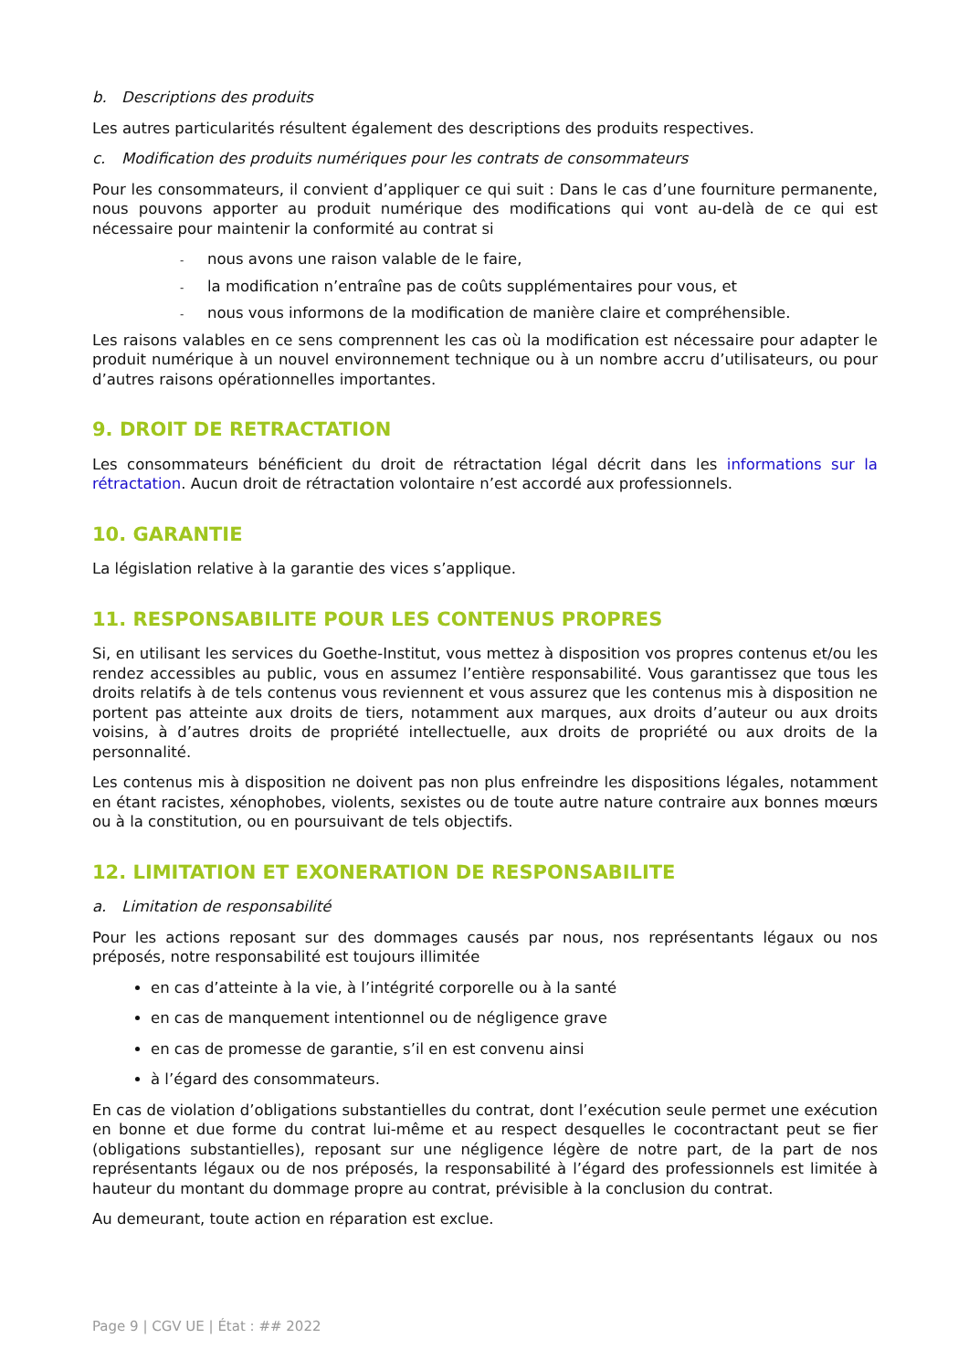b. Descriptions des produits
Les autres particularités résultent également des descriptions des produits respectives.
c. Modification des produits numériques pour les contrats de consommateurs
Pour les consommateurs, il convient d’appliquer ce qui suit : Dans le cas d’une fourniture permanente, nous pouvons apporter au produit numérique des modifications qui vont au-delà de ce qui est nécessaire pour maintenir la conformité au contrat si
- nous avons une raison valable de le faire,
- la modification n’entraîne pas de coûts supplémentaires pour vous, et
- nous vous informons de la modification de manière claire et compréhensible.
Les raisons valables en ce sens comprennent les cas où la modification est nécessaire pour adapter le produit numérique à un nouvel environnement technique ou à un nombre accru d’utilisateurs, ou pour d’autres raisons opérationnelles importantes.
9. DROIT DE RETRACTATION
Les consommateurs bénéficient du droit de rétractation légal décrit dans les informations sur la rétractation. Aucun droit de rétractation volontaire n’est accordé aux professionnels.
10. GARANTIE
La législation relative à la garantie des vices s’applique.
11. RESPONSABILITE POUR LES CONTENUS PROPRES
Si, en utilisant les services du Goethe-Institut, vous mettez à disposition vos propres contenus et/ou les rendez accessibles au public, vous en assumez l’entière responsabilité. Vous garantissez que tous les droits relatifs à de tels contenus vous reviennent et vous assurez que les contenus mis à disposition ne portent pas atteinte aux droits de tiers, notamment aux marques, aux droits d’auteur ou aux droits voisins, à d’autres droits de propriété intellectuelle, aux droits de propriété ou aux droits de la personnalité.
Les contenus mis à disposition ne doivent pas non plus enfreindre les dispositions légales, notamment en étant racistes, xénophobes, violents, sexistes ou de toute autre nature contraire aux bonnes mœurs ou à la constitution, ou en poursuivant de tels objectifs.
12. LIMITATION ET EXONERATION DE RESPONSABILITE
a. Limitation de responsabilité
Pour les actions reposant sur des dommages causés par nous, nos représentants légaux ou nos préposés, notre responsabilité est toujours illimitée
en cas d’atteinte à la vie, à l’intégrité corporelle ou à la santé
en cas de manquement intentionnel ou de négligence grave
en cas de promesse de garantie, s’il en est convenu ainsi
à l’égard des consommateurs.
En cas de violation d’obligations substantielles du contrat, dont l’exécution seule permet une exécution en bonne et due forme du contrat lui-même et au respect desquelles le cocontractant peut se fier (obligations substantielles), reposant sur une négligence légère de notre part, de la part de nos représentants légaux ou de nos préposés, la responsabilité à l’égard des professionnels est limitée à hauteur du montant du dommage propre au contrat, prévisible à la conclusion du contrat.
Au demeurant, toute action en réparation est exclue.
Page 9 | CGV UE | État : ## 2022